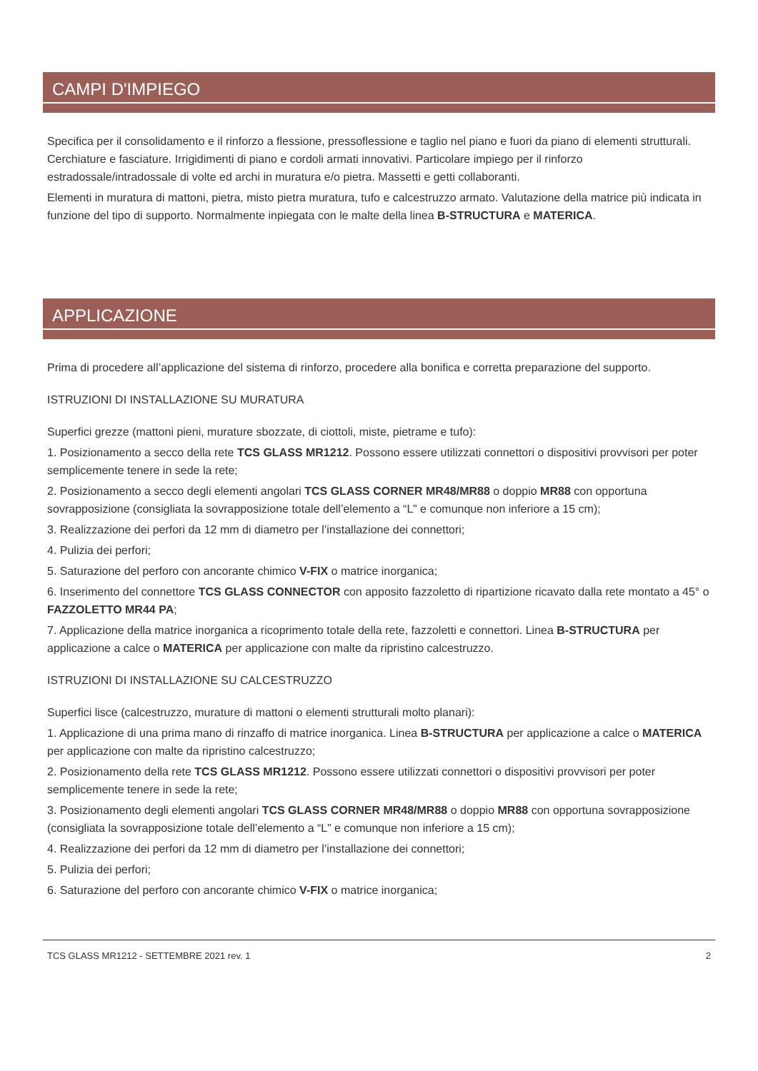CAMPI D'IMPIEGO
Specifica per il consolidamento e il rinforzo a flessione, pressoflessione e taglio nel piano e fuori da piano di elementi strutturali. Cerchiature e fasciature. Irrigidimenti di piano e cordoli armati innovativi. Particolare impiego per il rinforzo estradossale/intradossale di volte ed archi in muratura e/o pietra. Massetti e getti collaboranti.
Elementi in muratura di mattoni, pietra, misto pietra muratura, tufo e calcestruzzo armato. Valutazione della matrice più indicata in funzione del tipo di supporto. Normalmente inpiegata con le malte della linea B-STRUCTURA e MATERICA.
APPLICAZIONE
Prima di procedere all’applicazione del sistema di rinforzo, procedere alla bonifica e corretta preparazione del supporto.
ISTRUZIONI DI INSTALLAZIONE SU MURATURA
Superfici grezze (mattoni pieni, murature sbozzate, di ciottoli, miste, pietrame e tufo):
1. Posizionamento a secco della rete TCS GLASS MR1212. Possono essere utilizzati connettori o dispositivi provvisori per poter semplicemente tenere in sede la rete;
2. Posizionamento a secco degli elementi angolari TCS GLASS CORNER MR48/MR88 o doppio MR88 con opportuna sovrapposizione (consigliata la sovrapposizione totale dell’elemento a “L” e comunque non inferiore a 15 cm);
3. Realizzazione dei perfori da 12 mm di diametro per l’installazione dei connettori;
4. Pulizia dei perfori;
5. Saturazione del perforo con ancorante chimico V-FIX o matrice inorganica;
6. Inserimento del connettore TCS GLASS CONNECTOR con apposito fazzoletto di ripartizione ricavato dalla rete montato a 45° o FAZZOLETTO MR44 PA;
7. Applicazione della matrice inorganica a ricoprimento totale della rete, fazzoletti e connettori. Linea B-STRUCTURA per applicazione a calce o MATERICA per applicazione con malte da ripristino calcestruzzo.
ISTRUZIONI DI INSTALLAZIONE SU CALCESTRUZZO
Superfici lisce (calcestruzzo, murature di mattoni o elementi strutturali molto planari):
1. Applicazione di una prima mano di rinzaffo di matrice inorganica. Linea B-STRUCTURA per applicazione a calce o MATERICA per applicazione con malte da ripristino calcestruzzo;
2. Posizionamento della rete TCS GLASS MR1212. Possono essere utilizzati connettori o dispositivi provvisori per poter semplicemente tenere in sede la rete;
3. Posizionamento degli elementi angolari TCS GLASS CORNER MR48/MR88 o doppio MR88 con opportuna sovrapposizione (consigliata la sovrapposizione totale dell’elemento a “L” e comunque non inferiore a 15 cm);
4. Realizzazione dei perfori da 12 mm di diametro per l’installazione dei connettori;
5. Pulizia dei perfori;
6. Saturazione del perforo con ancorante chimico V-FIX o matrice inorganica;
TCS GLASS MR1212 - SETTEMBRE 2021 rev. 1 2